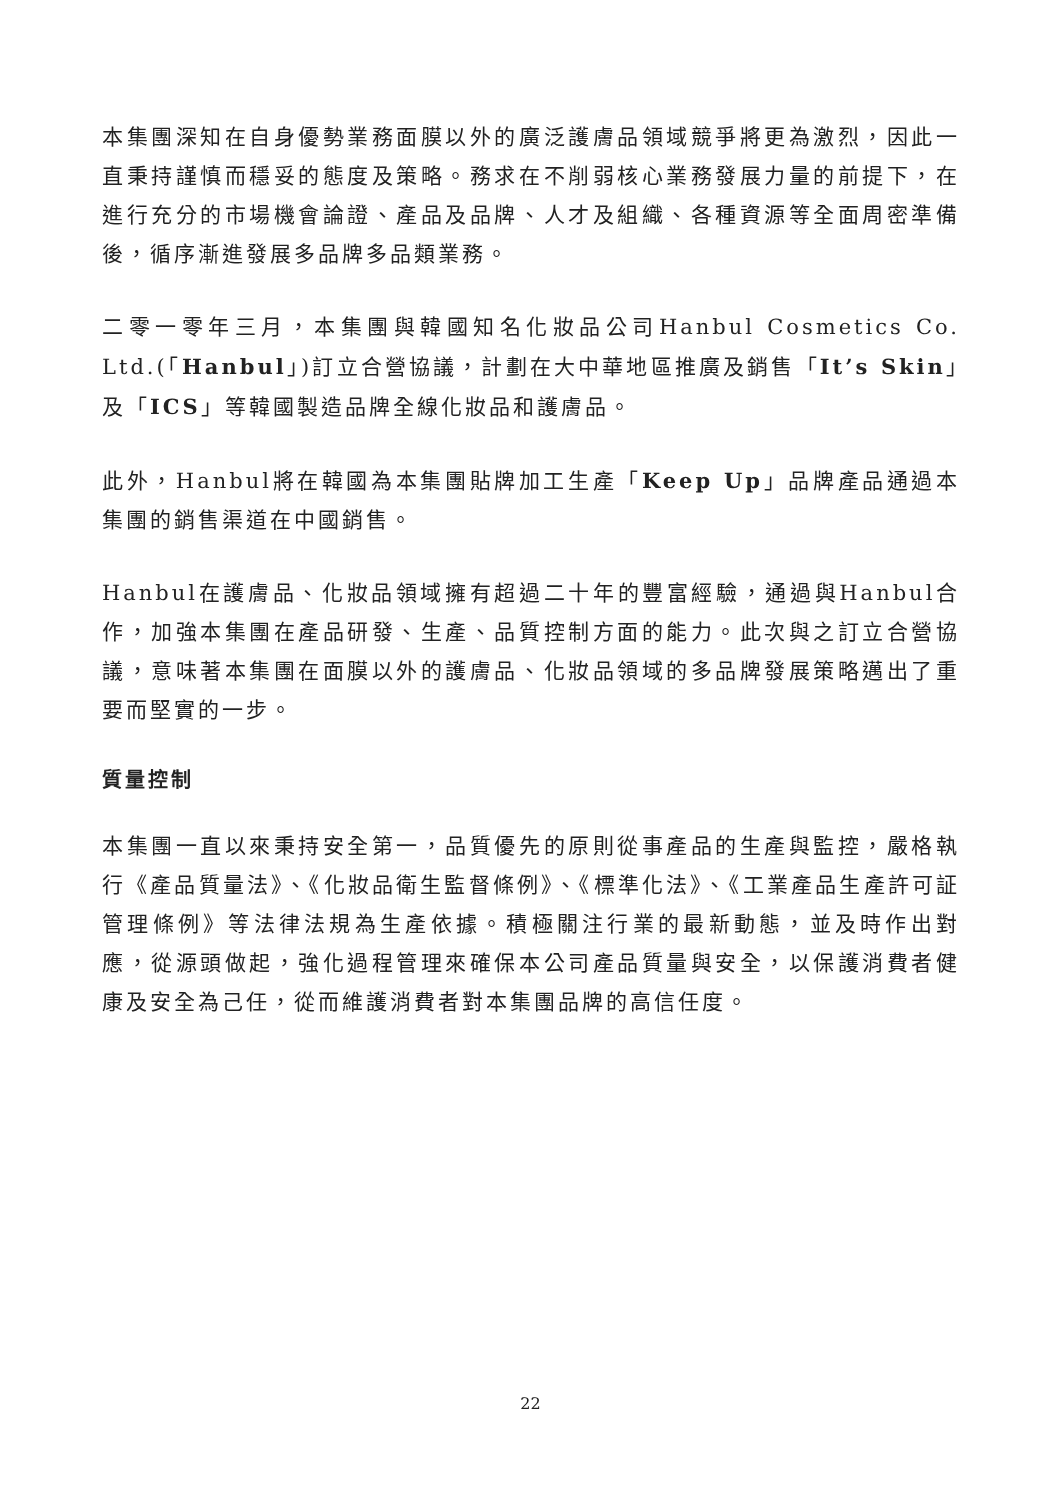本集團深知在自身優勢業務面膜以外的廣泛護膚品領域競爭將更為激烈，因此一直秉持謹慎而穩妥的態度及策略。務求在不削弱核心業務發展力量的前提下，在進行充分的市場機會論證、產品及品牌、人才及組織、各種資源等全面周密準備後，循序漸進發展多品牌多品類業務。
二零一零年三月，本集團與韓國知名化妝品公司Hanbul Cosmetics Co. Ltd.(「Hanbul」)訂立合營協議，計劃在大中華地區推廣及銷售「It’s Skin」及「ICS」等韓國製造品牌全線化妝品和護膚品。
此外，Hanbul將在韓國為本集團貼牌加工生產「Keep Up」品牌產品通過本集團的銷售渠道在中國銷售。
Hanbul在護膚品、化妝品領域擁有超過二十年的豐富經驗，通過與Hanbul合作，加強本集團在產品研發、生產、品質控制方面的能力。此次與之訂立合營協議，意味著本集團在面膜以外的護膚品、化妝品領域的多品牌發展策略邁出了重要而堅實的一步。
質量控制
本集團一直以來秉持安全第一，品質優先的原則從事產品的生產與監控，嚴格執行《產品質量法》、《化妝品衛生監督條例》、《標準化法》、《工業產品生產許可証管理條例》等法律法規為生產依據。積極關注行業的最新動態，並及時作出對應，從源頭做起，強化過程管理來確保本公司產品質量與安全，以保護消費者健康及安全為己任，從而維護消費者對本集團品牌的高信任度。
22